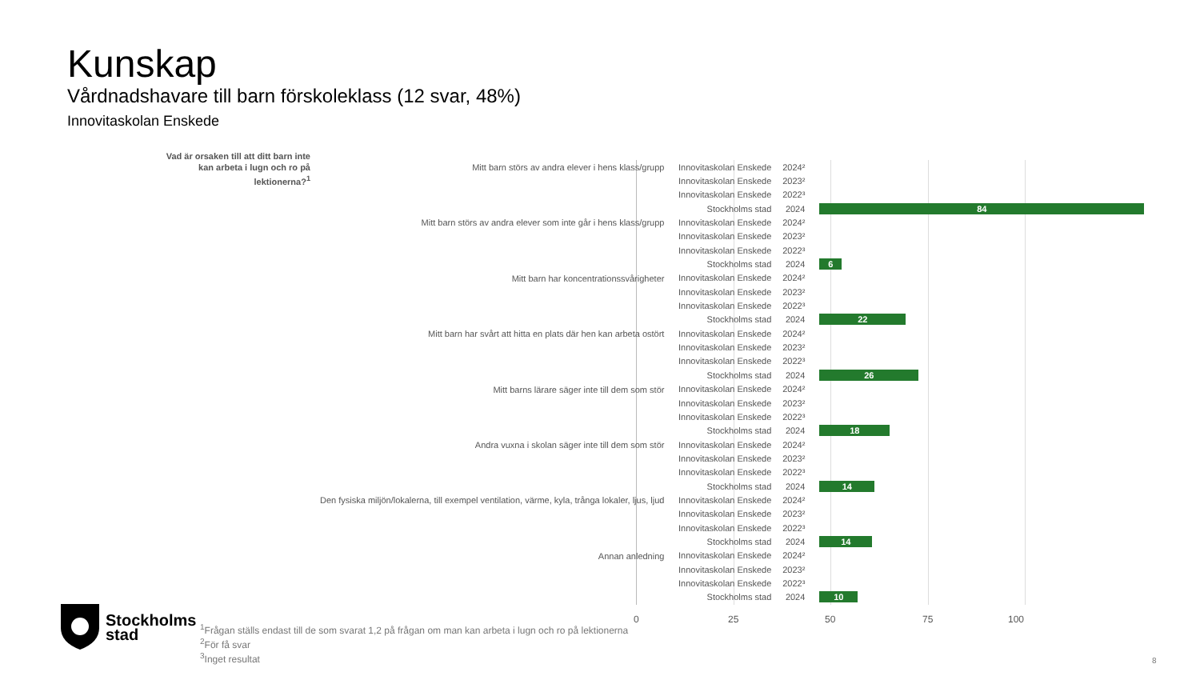Kunskap
Vårdnadshavare till barn förskoleklass (12 svar, 48%)
Innovitaskolan Enskede
Vad är orsaken till att ditt barn inte kan arbeta i lugn och ro på lektionerna?<sup>1</sup>
| Mitt barn störs av andra elever i hens klass/grupp | Innovitaskolan Enskede | 2024² | |
| | Innovitaskolan Enskede | 2023² | |
| | Innovitaskolan Enskede | 2022³ | |
| | Stockholms stad | 2024 | 84 |
| Mitt barn störs av andra elever som inte går i hens klass/grupp | Innovitaskolan Enskede | 2024² | |
| | Innovitaskolan Enskede | 2023² | |
| | Innovitaskolan Enskede | 2022³ | |
| | Stockholms stad | 2024 | 6 |
| Mitt barn har koncentrationssvårigheter | Innovitaskolan Enskede | 2024² | |
| | Innovitaskolan Enskede | 2023² | |
| | Innovitaskolan Enskede | 2022³ | |
| | Stockholms stad | 2024 | 22 |
| Mitt barn har svårt att hitta en plats där hen kan arbeta ostört | Innovitaskolan Enskede | 2024² | |
| | Innovitaskolan Enskede | 2023² | |
| | Innovitaskolan Enskede | 2022³ | |
| | Stockholms stad | 2024 | 26 |
| Mitt barns lärare säger inte till dem som stör | Innovitaskolan Enskede | 2024² | |
| | Innovitaskolan Enskede | 2023² | |
| | Innovitaskolan Enskede | 2022³ | |
| | Stockholms stad | 2024 | 18 |
| Andra vuxna i skolan säger inte till dem som stör | Innovitaskolan Enskede | 2024² | |
| | Innovitaskolan Enskede | 2023² | |
| | Innovitaskolan Enskede | 2022³ | |
| | Stockholms stad | 2024 | 14 |
| Den fysiska miljön/lokalerna, till exempel ventilation, värme, kyla, trånga lokaler, ljus, ljud | Innovitaskolan Enskede | 2024² | |
| | Innovitaskolan Enskede | 2023² | |
| | Innovitaskolan Enskede | 2022³ | |
| | Stockholms stad | 2024 | 14 |
| Annan anledning | Innovitaskolan Enskede | 2024² | |
| | Innovitaskolan Enskede | 2023² | |
| | Innovitaskolan Enskede | 2022³ | |
| | Stockholms stad | 2024 | 10 |
0 25 50 75 100
Stockholms
stad
<sup>1</sup> Frågan ställs endast till de som svarat 1,2 på frågan om man kan arbeta i lugn och ro på lektionerna
<sup>2</sup> För få svar
<sup>3</sup> Inget resultat
8